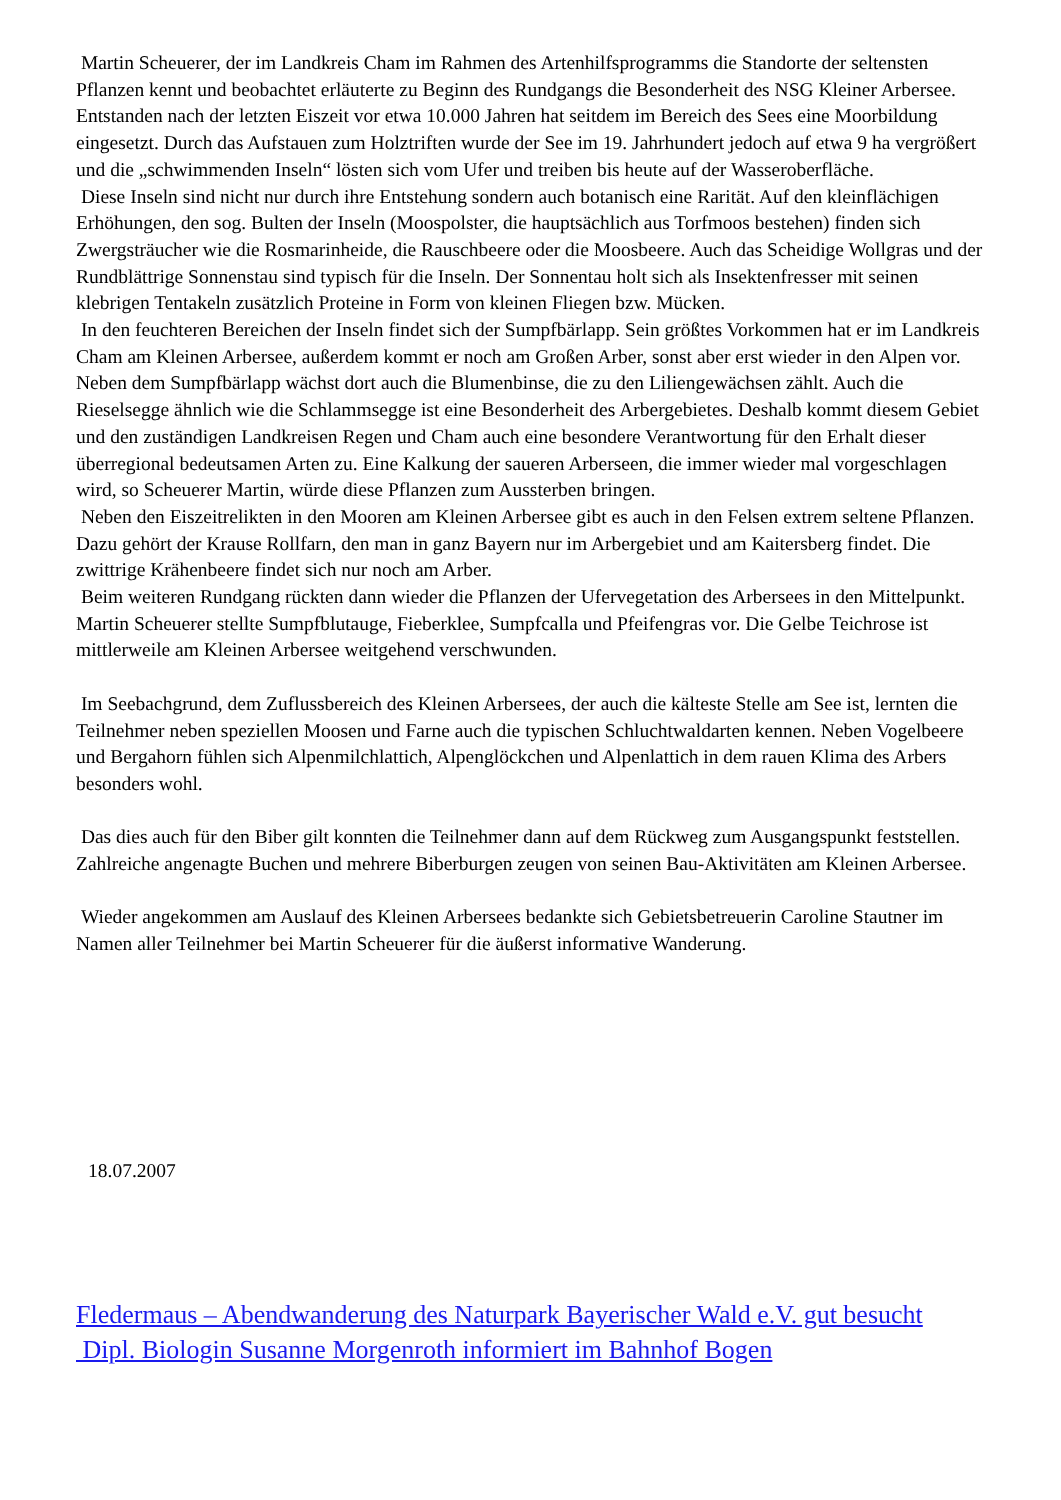Martin Scheuerer, der im Landkreis Cham im Rahmen des Artenhilfsprogramms die Standorte der seltensten Pflanzen kennt und beobachtet erläuterte zu Beginn des Rundgangs die Besonderheit des NSG Kleiner Arbersee. Entstanden nach der letzten Eiszeit vor etwa 10.000 Jahren hat seitdem im Bereich des Sees eine Moorbildung eingesetzt. Durch das Aufstauen zum Holztriften wurde der See im 19. Jahrhundert jedoch auf etwa 9 ha vergrößert und die „schwimmenden Inseln“ lösten sich vom Ufer und treiben bis heute auf der Wasseroberfläche.
Diese Inseln sind nicht nur durch ihre Entstehung sondern auch botanisch eine Rarität. Auf den kleinflächigen Erhöhungen, den sog. Bulten der Inseln (Moospolster, die hauptsächlich aus Torfmoos bestehen) finden sich Zwergsträucher wie die Rosmarinheide, die Rauschbeere oder die Moosbeere. Auch das Scheidige Wollgras und der Rundblättrige Sonnenstau sind typisch für die Inseln. Der Sonnentau holt sich als Insektenfresser mit seinen klebrigen Tentakeln zusätzlich Proteine in Form von kleinen Fliegen bzw. Mücken.
In den feuchteren Bereichen der Inseln findet sich der Sumpfbärlapp. Sein größtes Vorkommen hat er im Landkreis Cham am Kleinen Arbersee, außerdem kommt er noch am Großen Arber, sonst aber erst wieder in den Alpen vor. Neben dem Sumpfbärlapp wächst dort auch die Blumenbinse, die zu den Liliengewächsen zählt. Auch die Rieselsegge ähnlich wie die Schlammsegge ist eine Besonderheit des Arbergebietes. Deshalb kommt diesem Gebiet und den zuständigen Landkreisen Regen und Cham auch eine besondere Verantwortung für den Erhalt dieser überregional bedeutsamen Arten zu. Eine Kalkung der saueren Arberseen, die immer wieder mal vorgeschlagen wird, so Scheuerer Martin, würde diese Pflanzen zum Aussterben bringen.
Neben den Eiszeitrelikten in den Mooren am Kleinen Arbersee gibt es auch in den Felsen extrem seltene Pflanzen. Dazu gehört der Krause Rollfarn, den man in ganz Bayern nur im Arbergebiet und am Kaitersberg findet. Die zwittrige Krähenbeere findet sich nur noch am Arber.
Beim weiteren Rundgang rückten dann wieder die Pflanzen der Ufervegetation des Arbersees in den Mittelpunkt. Martin Scheuerer stellte Sumpfblutauge, Fieberklee, Sumpfcalla und Pfeifengras vor. Die Gelbe Teichrose ist mittlerweile am Kleinen Arbersee weitgehend verschwunden.
Im Seebachgrund, dem Zuflussbereich des Kleinen Arbersees, der auch die kälteste Stelle am See ist, lernten die Teilnehmer neben speziellen Moosen und Farne auch die typischen Schluchtwaldarten kennen. Neben Vogelbeere und Bergahorn fühlen sich Alpenmilchlattich, Alpenglöckchen und Alpenlattich in dem rauen Klima des Arbers besonders wohl.
Das dies auch für den Biber gilt konnten die Teilnehmer dann auf dem Rückweg zum Ausgangspunkt feststellen. Zahlreiche angenagte Buchen und mehrere Biberburgen zeugen von seinen Bau-Aktivitäten am Kleinen Arbersee.
Wieder angekommen am Auslauf des Kleinen Arbersees bedankte sich Gebietsbetreuerin Caroline Stautner im Namen aller Teilnehmer bei Martin Scheuerer für die äußerst informative Wanderung.
18.07.2007
Fledermaus – Abendwanderung des Naturpark Bayerischer Wald e.V. gut besucht
Dipl. Biologin Susanne Morgenroth informiert im Bahnhof Bogen